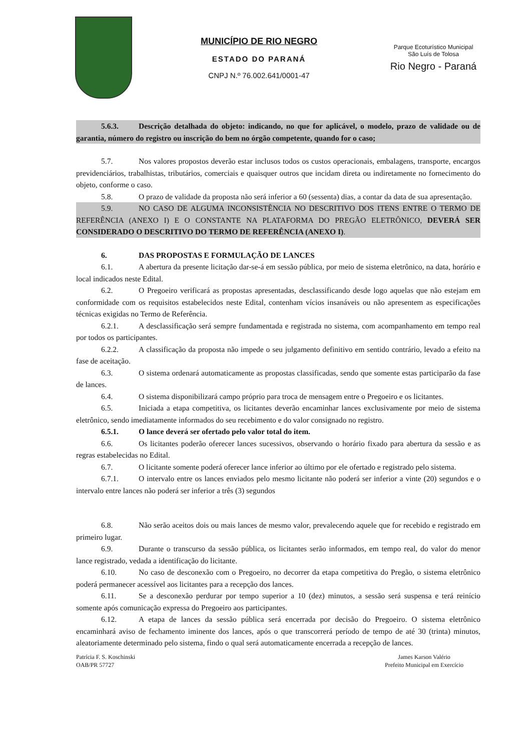MUNICÍPIO DE RIO NEGRO
ESTADO DO PARANÁ
CNPJ N.º 76.002.641/0001-47
Parque Ecoturístico Municipal
São Luís de Tolosa
Rio Negro - Paraná
5.6.3. Descrição detalhada do objeto: indicando, no que for aplicável, o modelo, prazo de validade ou de garantia, número do registro ou inscrição do bem no órgão competente, quando for o caso;
5.7. Nos valores propostos deverão estar inclusos todos os custos operacionais, embalagens, transporte, encargos previdenciários, trabalhistas, tributários, comerciais e quaisquer outros que incidam direta ou indiretamente no fornecimento do objeto, conforme o caso.
5.8. O prazo de validade da proposta não será inferior a 60 (sessenta) dias, a contar da data de sua apresentação.
5.9. NO CASO DE ALGUMA INCONSISTÊNCIA NO DESCRITIVO DOS ITENS ENTRE O TERMO DE REFERÊNCIA (ANEXO I) E O CONSTANTE NA PLATAFORMA DO PREGÃO ELETRÔNICO, DEVERÁ SER CONSIDERADO O DESCRITIVO DO TERMO DE REFERÊNCIA (ANEXO I).
6. DAS PROPOSTAS E FORMULAÇÃO DE LANCES
6.1. A abertura da presente licitação dar-se-á em sessão pública, por meio de sistema eletrônico, na data, horário e local indicados neste Edital.
6.2. O Pregoeiro verificará as propostas apresentadas, desclassificando desde logo aquelas que não estejam em conformidade com os requisitos estabelecidos neste Edital, contenham vícios insanáveis ou não apresentem as especificações técnicas exigidas no Termo de Referência.
6.2.1. A desclassificação será sempre fundamentada e registrada no sistema, com acompanhamento em tempo real por todos os participantes.
6.2.2. A classificação da proposta não impede o seu julgamento definitivo em sentido contrário, levado a efeito na fase de aceitação.
6.3. O sistema ordenará automaticamente as propostas classificadas, sendo que somente estas participarão da fase de lances.
6.4. O sistema disponibilizará campo próprio para troca de mensagem entre o Pregoeiro e os licitantes.
6.5. Iniciada a etapa competitiva, os licitantes deverão encaminhar lances exclusivamente por meio de sistema eletrônico, sendo imediatamente informados do seu recebimento e do valor consignado no registro.
6.5.1. O lance deverá ser ofertado pelo valor total do item.
6.6. Os licitantes poderão oferecer lances sucessivos, observando o horário fixado para abertura da sessão e as regras estabelecidas no Edital.
6.7. O licitante somente poderá oferecer lance inferior ao último por ele ofertado e registrado pelo sistema.
6.7.1. O intervalo entre os lances enviados pelo mesmo licitante não poderá ser inferior a vinte (20) segundos e o intervalo entre lances não poderá ser inferior a três (3) segundos
6.8. Não serão aceitos dois ou mais lances de mesmo valor, prevalecendo aquele que for recebido e registrado em primeiro lugar.
6.9. Durante o transcurso da sessão pública, os licitantes serão informados, em tempo real, do valor do menor lance registrado, vedada a identificação do licitante.
6.10. No caso de desconexão com o Pregoeiro, no decorrer da etapa competitiva do Pregão, o sistema eletrônico poderá permanecer acessível aos licitantes para a recepção dos lances.
6.11. Se a desconexão perdurar por tempo superior a 10 (dez) minutos, a sessão será suspensa e terá reinício somente após comunicação expressa do Pregoeiro aos participantes.
6.12. A etapa de lances da sessão pública será encerrada por decisão do Pregoeiro. O sistema eletrônico encaminhará aviso de fechamento iminente dos lances, após o que transcorrerá período de tempo de até 30 (trinta) minutos, aleatoriamente determinado pelo sistema, findo o qual será automaticamente encerrada a recepção de lances.
Patrícia F. S. Koschinski
OAB/PR 57727
James Karson Valério
Prefeito Municipal em Exercício